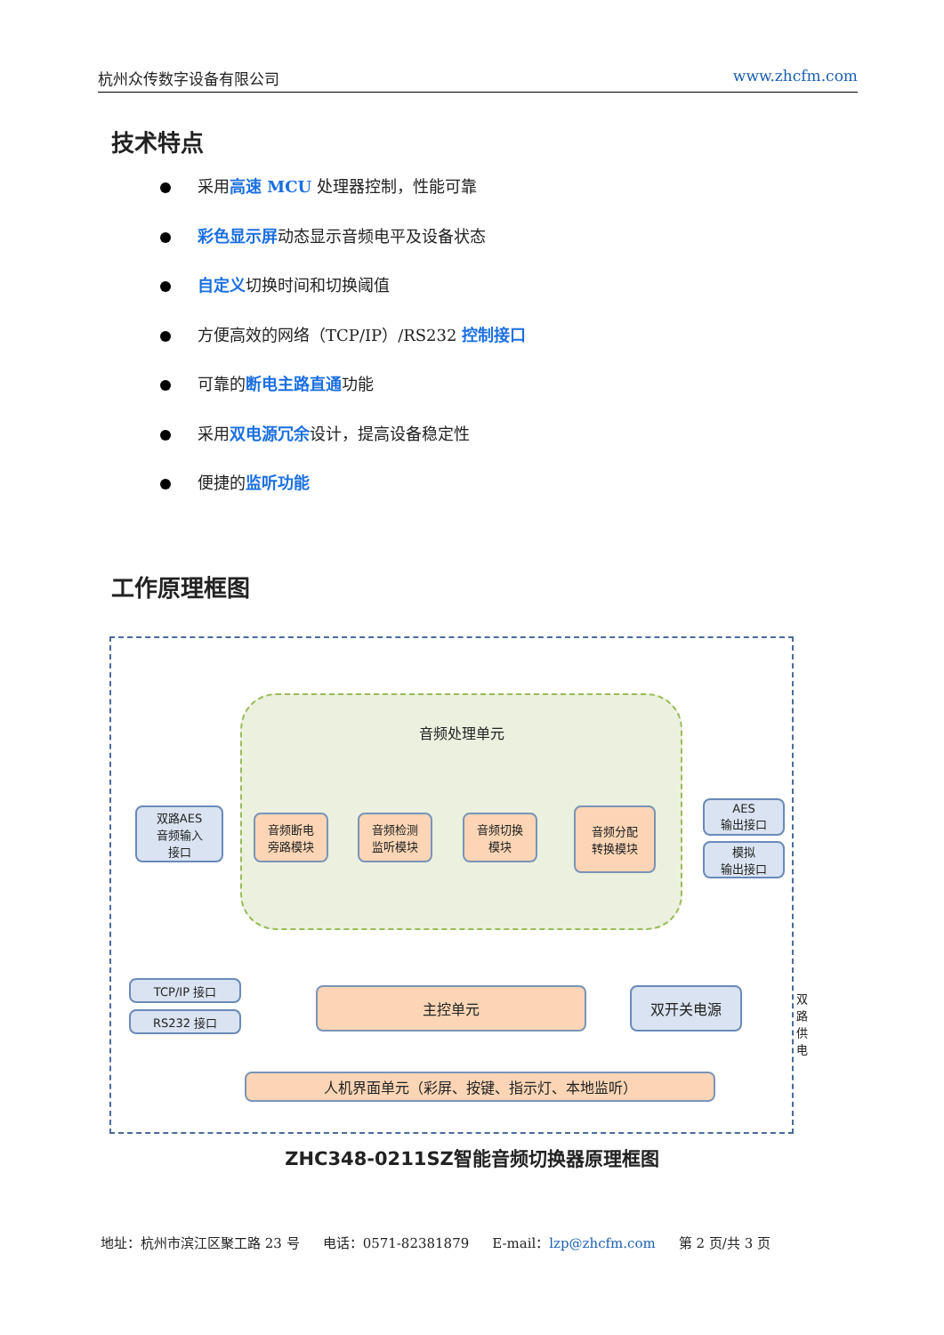杭州众传数字设备有限公司 www.zhcfm.com
技术特点
采用高速 MCU 处理器控制，性能可靠
彩色显示屏动态显示音频电平及设备状态
自定义切换时间和切换阈值
方便高效的网络（TCP/IP）/RS232 控制接口
可靠的断电主路直通功能
采用双电源冗余设计，提高设备稳定性
便捷的监听功能
工作原理框图
音频处理单元
双路AES
音频输入
接口
音频断电
旁路模块
音频检测
监听模块
音频切换
模块
音频分配
转换模块
AES
输出接口
模拟
输出接口
TCP/IP 接口
RS232 接口
主控单元 双开关电源 双路供电
人机界面单元（彩屏、按键、指示灯、本地监听）
ZHC348-0211SZ智能音频切换器原理框图
地址：杭州市滨江区聚工路 23 号 电话：0571-82381879 E-mail：lzp@zhcfm.com 第 2 页/共 3 页